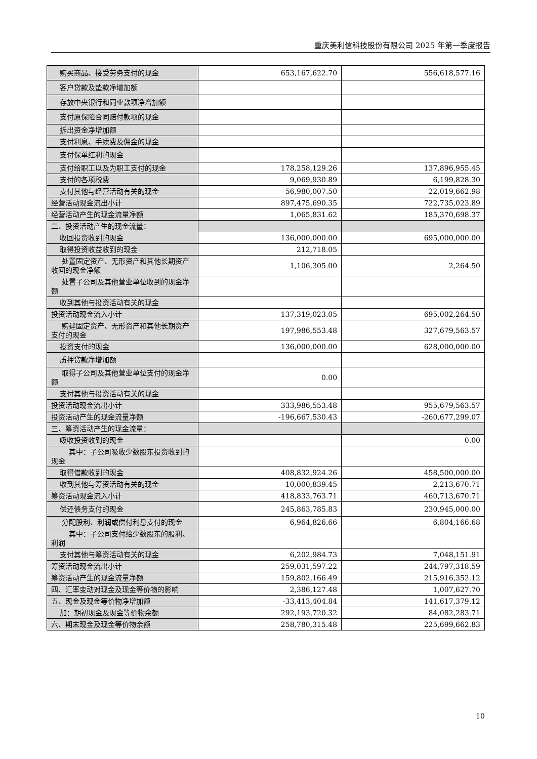重庆美利信科技股份有限公司 2025 年第一季度报告
| 购买商品、接受劳务支付的现金 | 653,167,622.70 | 556,618,577.16 |
| 客户贷款及垫款净增加额 | | |
| 存放中央银行和同业款项净增加额 | | |
| 支付原保险合同赔付款项的现金 | | |
| 拆出资金净增加额 | | |
| 支付利息、手续费及佣金的现金 | | |
| 支付保单红利的现金 | | |
| 支付给职工以及为职工支付的现金 | 178,258,129.26 | 137,896,955.45 |
| 支付的各项税费 | 9,069,930.89 | 6,199,828.30 |
| 支付其他与经营活动有关的现金 | 56,980,007.50 | 22,019,662.98 |
| 经营活动现金流出小计 | 897,475,690.35 | 722,735,023.89 |
| 经营活动产生的现金流量净额 | 1,065,831.62 | 185,370,698.37 |
| 二、投资活动产生的现金流量： | | |
| 收回投资收到的现金 | 136,000,000.00 | 695,000,000.00 |
| 取得投资收益收到的现金 | 212,718.05 | |
| 处置固定资产、无形资产和其他长期资产收回的现金净额 | 1,106,305.00 | 2,264.50 |
| 处置子公司及其他营业单位收到的现金净额 | | |
| 收到其他与投资活动有关的现金 | | |
| 投资活动现金流入小计 | 137,319,023.05 | 695,002,264.50 |
| 购建固定资产、无形资产和其他长期资产支付的现金 | 197,986,553.48 | 327,679,563.57 |
| 投资支付的现金 | 136,000,000.00 | 628,000,000.00 |
| 质押贷款净增加额 | | |
| 取得子公司及其他营业单位支付的现金净额 | 0.00 | |
| 支付其他与投资活动有关的现金 | | |
| 投资活动现金流出小计 | 333,986,553.48 | 955,679,563.57 |
| 投资活动产生的现金流量净额 | -196,667,530.43 | -260,677,299.07 |
| 三、筹资活动产生的现金流量： | | |
| 吸收投资收到的现金 | | 0.00 |
| 其中：子公司吸收少数股东投资收到的现金 | | |
| 取得借款收到的现金 | 408,832,924.26 | 458,500,000.00 |
| 收到其他与筹资活动有关的现金 | 10,000,839.45 | 2,213,670.71 |
| 筹资活动现金流入小计 | 418,833,763.71 | 460,713,670.71 |
| 偿还债务支付的现金 | 245,863,785.83 | 230,945,000.00 |
| 分配股利、利润或偿付利息支付的现金 | 6,964,826.66 | 6,804,166.68 |
| 其中：子公司支付给少数股东的股利、利润 | | |
| 支付其他与筹资活动有关的现金 | 6,202,984.73 | 7,048,151.91 |
| 筹资活动现金流出小计 | 259,031,597.22 | 244,797,318.59 |
| 筹资活动产生的现金流量净额 | 159,802,166.49 | 215,916,352.12 |
| 四、汇率变动对现金及现金等价物的影响 | 2,386,127.48 | 1,007,627.70 |
| 五、现金及现金等价物净增加额 | -33,413,404.84 | 141,617,379.12 |
| 加：期初现金及现金等价物余额 | 292,193,720.32 | 84,082,283.71 |
| 六、期末现金及现金等价物余额 | 258,780,315.48 | 225,699,662.83 |
10